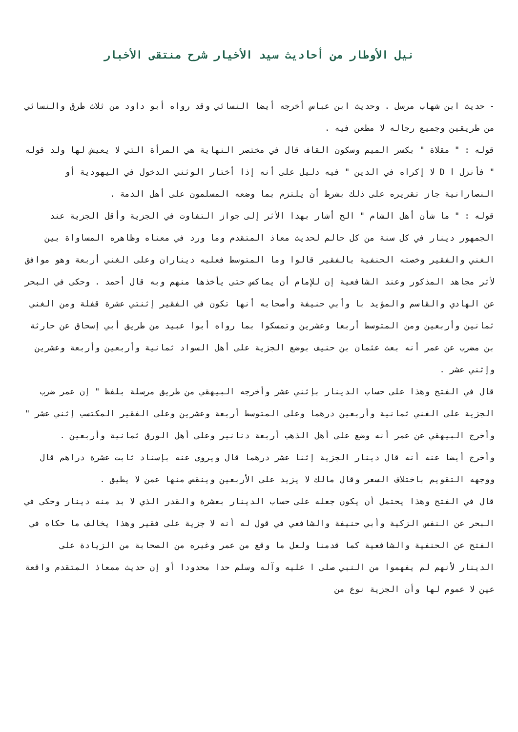نيل الأوطار من أحاديث سيد الأخيار شرح منتقى الأخبار
- حديث ابن شهاب مرسل . وحديث ابن عباس أخرجه أيضا النسائي وقد رواه أبو داود من ثلاث طرق والنسائي من طريقين وجميع رجاله لا مطعن فيه .
قوله : " مقلاة " بكسر الميم وسكون القاف قال في مختصر النهاية هي المرأة التي لا يعيش لها ولد قوله " فأنزل ا D لا إكراه في الدين " فيه دليل على أنه إذا أختار الوثني الدخول في اليهودية أو النصارانية جاز تقريره على ذلك بشرط أن يلتزم بما وضعه المسلمون على أهل الذمة .
قوله : " ما شأن أهل الشام " الخ أشار بهذا الأثر إلى جواز التفاوت في الجزية وأقل الجزية عند الجمهور دينار في كل سنة من كل حالم لحديث معاذ المتقدم وما ورد في معناه وظاهره المساواة بين الغني والفقير وخصته الحنفية بالفقير قالوا وما المتوسط فعليه ديناران وعلى الغني أربعة وهو موافق لأثر مجاهد المذكور وعند الشافعية إن للإمام أن يماكس حتى يأخذها منهم وبه قال أحمد . وحكى في البحر عن الهادي والقاسم والمؤيد با وأبي حنيفة وأصحابه أنها تكون في الفقير إثنتي عشرة قفلة ومن الغني ثمانين وأربعين ومن المتوسط أربعا وعشرين وتمسكوا بما رواه أبوا عبيد من طريق أبي إسحاق عن حارثة بن مضرب عن عمر أنه بعث عثمان بن حنيف بوضع الجزية على أهل السواد ثمانية وأربعين وأربعة وعشرين وإثني عشر .
قال في الفتح وهذا على حساب الدينار بإثني عشر وأخرجه البيهقي من طريق مرسلة بلفظ " إن عمر ضرب الجزية على الغني ثمانية وأربعين درهما وعلى المتوسط أربعة وعشرين وعلى الفقير المكتسب إثني عشر " وأخرج البيهقي عن عمر أنه وضع على أهل الذهب أربعة دنانير وعلى أهل الورق ثمانية وأربعين .
وأخرج أيضا عنه أنه قال دينار الجزية إثنا عشر درهما قال ويروى عنه بإسناد ثابت عشرة دراهم قال ووجهه التقويم باختلاف السعر وقال مالك لا يزيد على الأربعين وينقص منها عمن لا يطيق .
قال في الفتح وهذا يحتمل أن يكون جعله على حساب الدينار بعشرة والقدر الذي لا بد منه دينار وحكى في البحر عن النفس الزكية وأبي حنيفة والشافعي في قول له أنه لا جزية على فقير وهذا يخالف ما حكاه في الفتح عن الحنفية والشافعية كما قدمنا ولعل ما وقع من عمر وغيره من الصحابة من الزيادة على الدينار لأنهم لم يفهموا من النبي صلى ا عليه وآله وسلم حدا محدودا أو إن حديث ممعاذ المتقدم واقعة عين لا عموم لها وأن الجزية نوع من